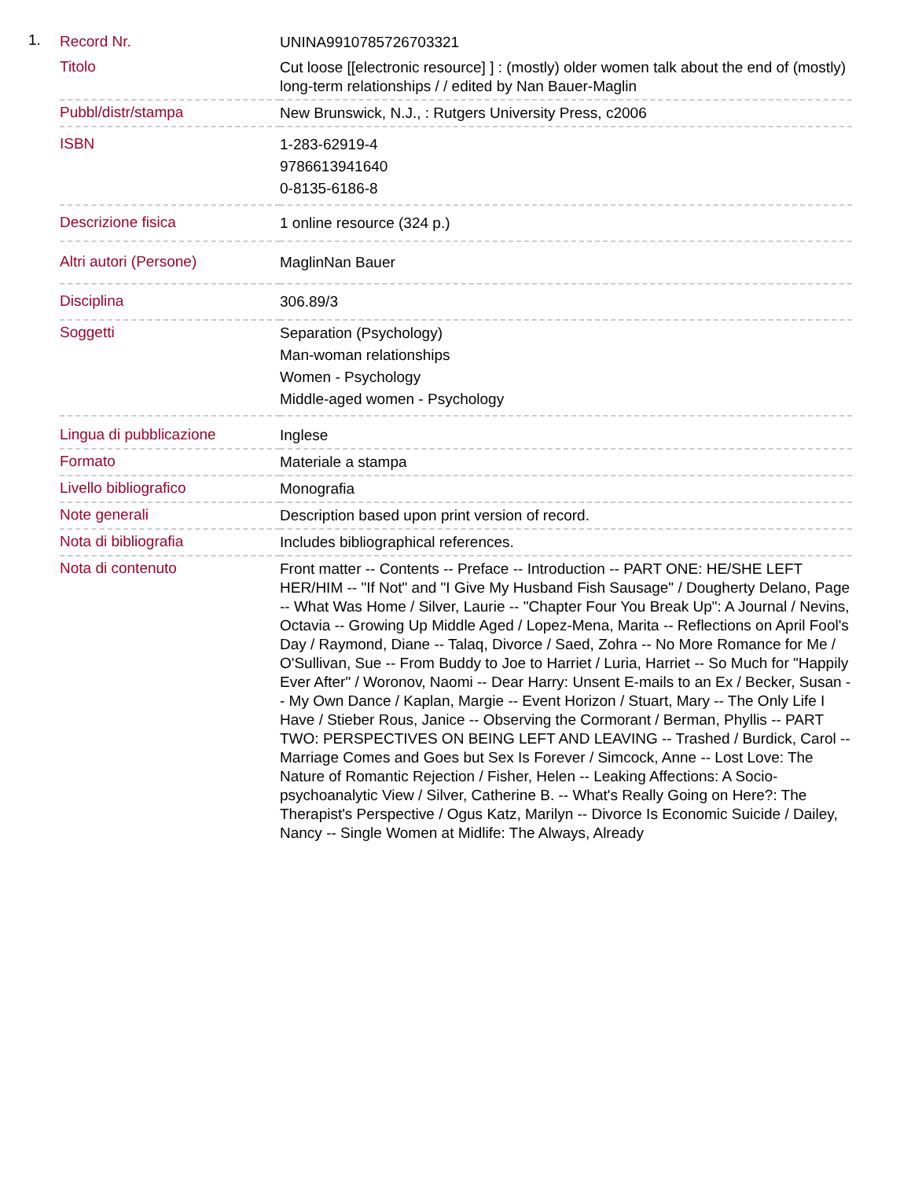1.
| Record Nr. | UNINA9910785726703321 |
| Titolo | Cut loose [[electronic resource] ] : (mostly) older women talk about the end of (mostly) long-term relationships / / edited by Nan Bauer-Maglin |
| Pubbl/distr/stampa | New Brunswick, N.J., : Rutgers University Press, c2006 |
| ISBN | 1-283-62919-4 9786613941640 0-8135-6186-8 |
| Descrizione fisica | 1 online resource (324 p.) |
| Altri autori (Persone) | MaglinNan Bauer |
| Disciplina | 306.89/3 |
| Soggetti | Separation (Psychology) Man-woman relationships Women - Psychology Middle-aged women - Psychology |
| Lingua di pubblicazione | Inglese |
| Formato | Materiale a stampa |
| Livello bibliografico | Monografia |
| Note generali | Description based upon print version of record. |
| Nota di bibliografia | Includes bibliographical references. |
| Nota di contenuto | Front matter -- Contents -- Preface -- Introduction -- PART ONE: HE/SHE LEFT HER/HIM -- "If Not" and "I Give My Husband Fish Sausage" / Dougherty Delano, Page -- What Was Home / Silver, Laurie -- "Chapter Four You Break Up": A Journal / Nevins, Octavia -- Growing Up Middle Aged / Lopez-Mena, Marita -- Reflections on April Fool's Day / Raymond, Diane -- Talaq, Divorce / Saed, Zohra -- No More Romance for Me / O'Sullivan, Sue -- From Buddy to Joe to Harriet / Luria, Harriet -- So Much for "Happily Ever After" / Woronov, Naomi -- Dear Harry: Unsent E-mails to an Ex / Becker, Susan -- My Own Dance / Kaplan, Margie -- Event Horizon / Stuart, Mary -- The Only Life I Have / Stieber Rous, Janice -- Observing the Cormorant / Berman, Phyllis -- PART TWO: PERSPECTIVES ON BEING LEFT AND LEAVING -- Trashed / Burdick, Carol -- Marriage Comes and Goes but Sex Is Forever / Simcock, Anne -- Lost Love: The Nature of Romantic Rejection / Fisher, Helen -- Leaking Affections: A Socio-psychoanalytic View / Silver, Catherine B. -- What's Really Going on Here?: The Therapist's Perspective / Ogus Katz, Marilyn -- Divorce Is Economic Suicide / Dailey, Nancy -- Single Women at Midlife: The Always, Already |